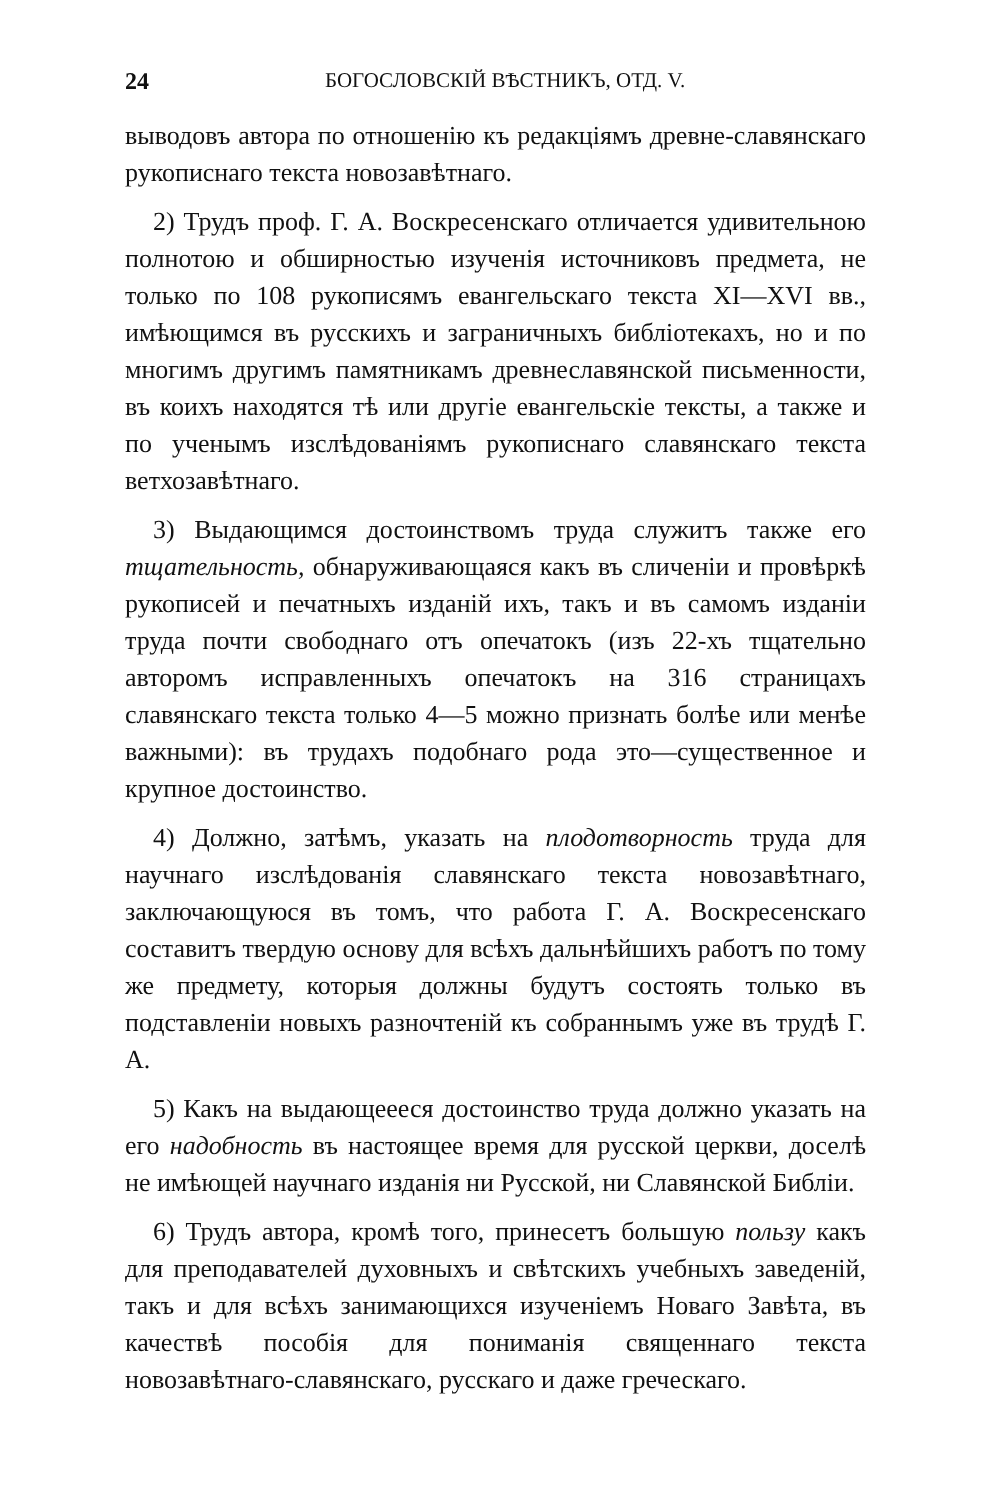24 БОГОСЛОВСКІЙ ВѢСТНИКЪ, ОТД. V.
выводовъ автора по отношенію къ редакціямъ древне-славянскаго рукописнаго текста новозавѣтнаго.
2) Трудъ проф. Г. А. Воскресенскаго отличается удивительною полнотою и обширностью изученія источниковъ предмета, не только по 108 рукописямъ евангельскаго текста XI—XVI вв., имѣющимся въ русскихъ и заграничныхъ библіотекахъ, но и по многимъ другимъ памятникамъ древнеславянской письменности, въ коихъ находятся тѣ или другіе евангельскіе тексты, а также и по ученымъ изслѣдованіямъ рукописнаго славянскаго текста ветхозавѣтнаго.
3) Выдающимся достоинствомъ труда служитъ также его тщательность, обнаруживающаяся какъ въ сличеніи и провѣркѣ рукописей и печатныхъ изданій ихъ, такъ и въ самомъ изданіи труда почти свободнаго отъ опечатокъ (изъ 22-хъ тщательно авторомъ исправленныхъ опечатокъ на 316 страницахъ славянскаго текста только 4—5 можно признать болѣе или менѣе важными): въ трудахъ подобнаго рода это—существенное и крупное достоинство.
4) Должно, затѣмъ, указать на плодотворность труда для научнаго изслѣдованія славянскаго текста новозавѣтнаго, заключающуюся въ томъ, что работа Г. А. Воскресенскаго составитъ твердую основу для всѣхъ дальнѣйшихъ работъ по тому же предмету, которыя должны будутъ состоять только въ подставленіи новыхъ разночтеній къ собраннымъ уже въ трудѣ Г. А.
5) Какъ на выдающеееся достоинство труда должно указать на его надобность въ настоящее время для русской церкви, доселѣ не имѣющей научнаго изданія ни Русской, ни Славянской Библіи.
6) Трудъ автора, кромѣ того, принесетъ большую пользу какъ для преподавателей духовныхъ и свѣтскихъ учебныхъ заведеній, такъ и для всѣхъ занимающихся изученіемъ Новаго Завѣта, въ качествѣ пособія для пониманія священнаго текста новозавѣтнаго-славянскаго, русскаго и даже греческаго.